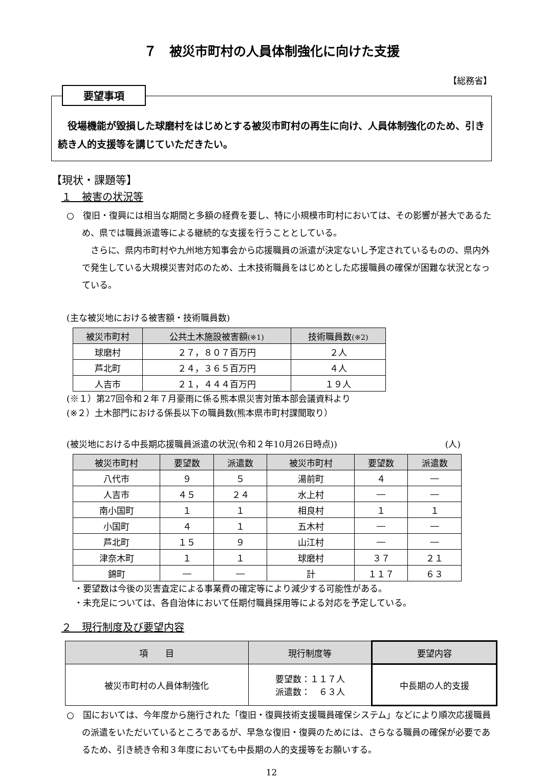７　被災市町村の人員体制強化に向けた支援
【総務省】
要望事項
役場機能が毀損した球磨村をはじめとする被災市町村の再生に向け、人員体制強化のため、引き続き人的支援等を講じていただきたい。
【現状・課題等】
１　被害の状況等
○　復旧・復興には相当な期間と多額の経費を要し、特に小規模市町村においては、その影響が甚大であるため、県では職員派遣等による継続的な支援を行うこととしている。
さらに、県内市町村や九州地方知事会から応援職員の派遣が決定ないし予定されているものの、県内外で発生している大規模災害対応のため、土木技術職員をはじめとした応援職員の確保が困難な状況となっている。
(主な被災地における被害額・技術職員数)
| 被災市町村 | 公共土木施設被害額 (※1) | 技術職員数 (※2) |
| --- | --- | --- |
| 球磨村 | ２７，８０７百万円 | ２人 |
| 芦北町 | ２４，３６５百万円 | ４人 |
| 人吉市 | ２１，４４４百万円 | １９人 |
(※１）第27回令和２年７月豪雨に係る熊本県災害対策本部会議資料より
(※２）土木部門における係長以下の職員数(熊本県市町村課聞取り）
(被災地における中長期応援職員派遣の状況(令和２年10月26日時点)) (人)
| 被災市町村 | 要望数 | 派遣数 | 被災市町村 | 要望数 | 派遣数 |
| --- | --- | --- | --- | --- | --- |
| 八代市 | ９ | ５ | 湯前町 | ４ | ― |
| 人吉市 | ４５ | ２４ | 水上村 | ― | ― |
| 南小国町 | １ | １ | 相良村 | １ | １ |
| 小国町 | ４ | １ | 五木村 | ― | ― |
| 芦北町 | １５ | ９ | 山江村 | ― | ― |
| 津奈木町 | １ | １ | 球磨村 | ３７ | ２１ |
| 錦町 | ― | ― | 計 | １１７ | ６３ |
・要望数は今後の災害査定による事業費の確定等により減少する可能性がある。
・未充足については、各自治体において任期付職員採用等による対応を予定している。
２　現行制度及び要望内容
| 項 目 | 現行制度等 | 要望内容 |
| --- | --- | --- |
| 被災市町村の人員体制強化 | 要望数：１１７人 派遣数： ６３人 | 中長期の人的支援 |
○　国においては、今年度から施行された「復旧・復興技術支援職員確保システム」などにより順次応援職員の派遣をいただいているところであるが、早急な復旧・復興のためには、さらなる職員の確保が必要であるため、引き続き令和３年度においても中長期の人的支援等をお願いする。
12